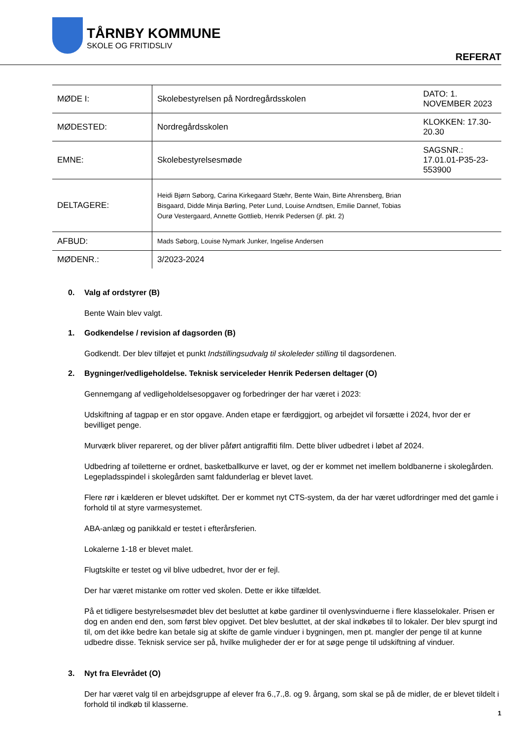TÅRNBY KOMMUNE
SKOLE OG FRITIDSLIV
REFERAT
| MØDE I: | Skolebestyrelsen på Nordregårdsskolen | DATO: 1. NOVEMBER 2023 |
| MØDESTED: | Nordregårdsskolen | KLOKKEN: 17.30-20.30 |
| EMNE: | Skolebestyrelsesmøde | SAGSNR.: 17.01.01-P35-23-553900 |
| DELTAGERE: | Heidi Bjørn Søborg, Carina Kirkegaard Stæhr, Bente Wain, Birte Ahrensberg, Brian Bisgaard, Didde Minja Børling, Peter Lund, Louise Arndtsen, Emilie Dannef, Tobias Ourø Vestergaard, Annette Gottlieb, Henrik Pedersen (jf. pkt. 2) | |
| AFBUD: | Mads Søborg, Louise Nymark Junker, Ingelise Andersen | |
| MØDENR.: | 3/2023-2024 | |
0. Valg af ordstyrer (B)
Bente Wain blev valgt.
1. Godkendelse / revision af dagsorden (B)
Godkendt. Der blev tilføjet et punkt Indstillingsudvalg til skoleleder stilling til dagsordenen.
2. Bygninger/vedligeholdelse. Teknisk serviceleder Henrik Pedersen deltager (O)
Gennemgang af vedligeholdelsesopgaver og forbedringer der har været i 2023:
Udskiftning af tagpap er en stor opgave. Anden etape er færdiggjort, og arbejdet vil forsætte i 2024, hvor der er bevilliget penge.
Murværk bliver repareret, og der bliver påført antigraffiti film. Dette bliver udbedret i løbet af 2024.
Udbedring af toiletterne er ordnet, basketballkurve er lavet, og der er kommet net imellem boldbanerne i skolegården. Legepladsspindel i skolegården samt faldunderlag er blevet lavet.
Flere rør i kælderen er blevet udskiftet. Der er kommet nyt CTS-system, da der har været udfordringer med det gamle i forhold til at styre varmesystemet.
ABA-anlæg og panikkald er testet i efterårsferien.
Lokalerne 1-18 er blevet malet.
Flugtskilte er testet og vil blive udbedret, hvor der er fejl.
Der har været mistanke om rotter ved skolen. Dette er ikke tilfældet.
På et tidligere bestyrelsesmødet blev det besluttet at købe gardiner til ovenlysvinduerne i flere klasselokaler. Prisen er dog en anden end den, som først blev opgivet. Det blev besluttet, at der skal indkøbes til to lokaler. Der blev spurgt ind til, om det ikke bedre kan betale sig at skifte de gamle vinduer i bygningen, men pt. mangler der penge til at kunne udbedre disse. Teknisk service ser på, hvilke muligheder der er for at søge penge til udskiftning af vinduer.
3. Nyt fra Elevrådet (O)
Der har været valg til en arbejdsgruppe af elever fra 6.,7.,8. og 9. årgang, som skal se på de midler, de er blevet tildelt i forhold til indkøb til klasserne.
1